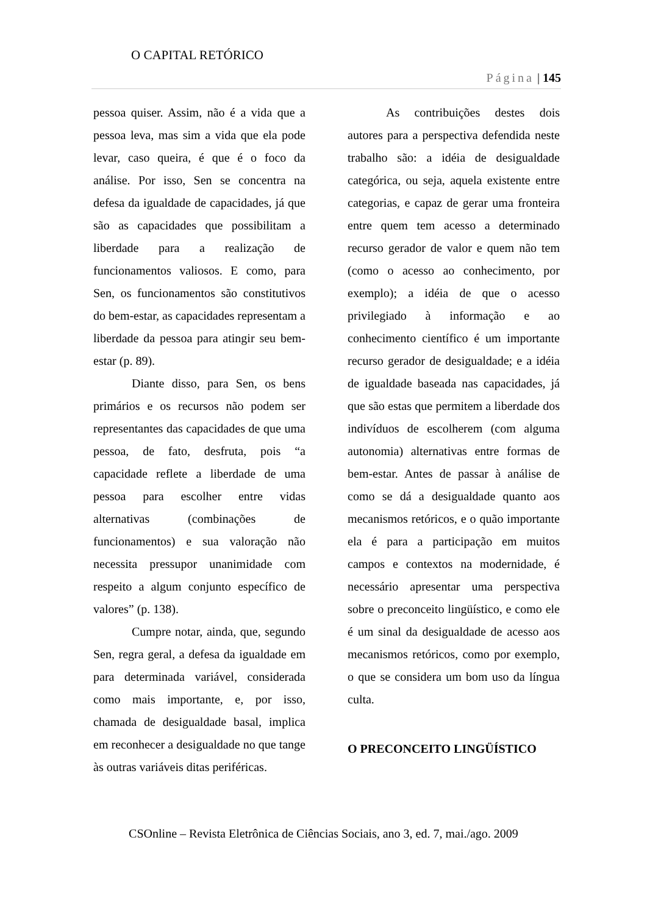O CAPITAL RETÓRICO
Página | 145
pessoa quiser. Assim, não é a vida que a pessoa leva, mas sim a vida que ela pode levar, caso queira, é que é o foco da análise. Por isso, Sen se concentra na defesa da igualdade de capacidades, já que são as capacidades que possibilitam a liberdade para a realização de funcionamentos valiosos. E como, para Sen, os funcionamentos são constitutivos do bem-estar, as capacidades representam a liberdade da pessoa para atingir seu bem-estar (p. 89).
Diante disso, para Sen, os bens primários e os recursos não podem ser representantes das capacidades de que uma pessoa, de fato, desfruta, pois “a capacidade reflete a liberdade de uma pessoa para escolher entre vidas alternativas (combinações de funcionamentos) e sua valoração não necessita pressupor unanimidade com respeito a algum conjunto específico de valores” (p. 138).
Cumpre notar, ainda, que, segundo Sen, regra geral, a defesa da igualdade em para determinada variável, considerada como mais importante, e, por isso, chamada de desigualdade basal, implica em reconhecer a desigualdade no que tange às outras variáveis ditas periféricas.
As contribuições destes dois autores para a perspectiva defendida neste trabalho são: a idéia de desigualdade categórica, ou seja, aquela existente entre categorias, e capaz de gerar uma fronteira entre quem tem acesso a determinado recurso gerador de valor e quem não tem (como o acesso ao conhecimento, por exemplo); a idéia de que o acesso privilegiado à informação e ao conhecimento científico é um importante recurso gerador de desigualdade; e a idéia de igualdade baseada nas capacidades, já que são estas que permitem a liberdade dos indivíduos de escolherem (com alguma autonomia) alternativas entre formas de bem-estar. Antes de passar à análise de como se dá a desigualdade quanto aos mecanismos retóricos, e o quão importante ela é para a participação em muitos campos e contextos na modernidade, é necessário apresentar uma perspectiva sobre o preconceito lingüístico, e como ele é um sinal da desigualdade de acesso aos mecanismos retóricos, como por exemplo, o que se considera um bom uso da língua culta.
O PRECONCEITO LINGÜÍSTICO
CSOnline – Revista Eletrônica de Ciências Sociais, ano 3, ed. 7, mai./ago. 2009